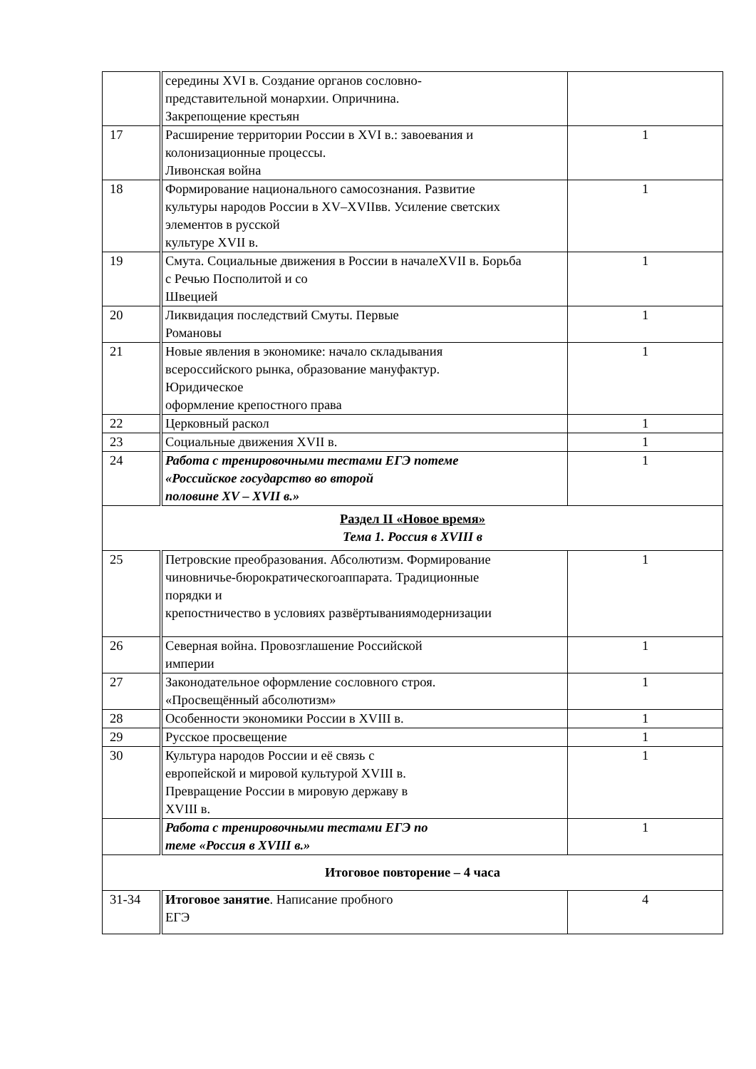| | середины XVI в. Создание органов сословно- представительной монархии. Опричнина. Закрепощение крестьян | |
| 17 | Расширение территории России в XVI в.: завоевания и колонизационные процессы. Ливонская война | 1 |
| 18 | Формирование национального самосознания. Развитие культуры народов России в XV–XVIIвв. Усиление светских элементов в русской культуре XVII в. | 1 |
| 19 | Смута. Социальные движения в России в началеXVII в. Борьба с Речью Посполитой и со Швецией | 1 |
| 20 | Ликвидация последствий Смуты. Первые Романовы | 1 |
| 21 | Новые явления в экономике: начало складывания всероссийского рынка, образование мануфактур. Юридическое оформление крепостного права | 1 |
| 22 | Церковный раскол | 1 |
| 23 | Социальные движения XVII в. | 1 |
| 24 | Работа с тренировочными тестами ЕГЭ потеме «Российское государство во второй половине XV – XVII в.» | 1 |
| Раздел II «Новое время» Тема 1. Россия в XVIII в | | |
| 25 | Петровские преобразования. Абсолютизм. Формирование чиновничье-бюрократическогоаппарата. Традиционные порядки и крепостничество в условиях развёртываниямодернизации | 1 |
| 26 | Северная война. Провозглашение Российской империи | 1 |
| 27 | Законодательное оформление сословного строя. «Просвещённый абсолютизм» | 1 |
| 28 | Особенности экономики России в XVIII в. | 1 |
| 29 | Русское просвещение | 1 |
| 30 | Культура народов России и её связь с европейской и мировой культурой XVIII в. Превращение России в мировую державу в XVIII в. | 1 |
| | Работа с тренировочными тестами ЕГЭ по теме «Россия в XVIII в.» | 1 |
| Итоговое повторение – 4 часа | | |
| 31-34 | Итоговое занятие . Написание пробного ЕГЭ | 4 |